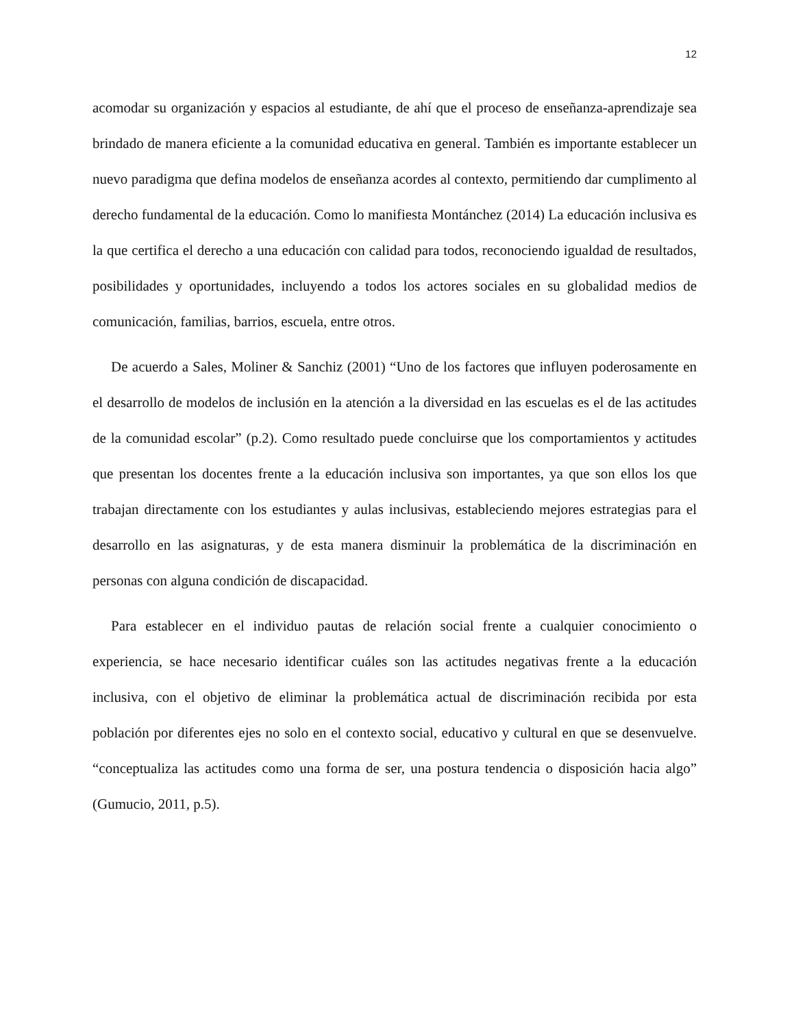12
acomodar su organización y espacios al estudiante, de ahí que el proceso de enseñanza-aprendizaje sea brindado de manera eficiente a la comunidad educativa en general. También es importante establecer un nuevo paradigma que defina modelos de enseñanza acordes al contexto, permitiendo dar cumplimento al derecho fundamental de la educación. Como lo manifiesta Montánchez (2014) La educación inclusiva es la que certifica el derecho a una educación con calidad para todos, reconociendo igualdad de resultados, posibilidades y oportunidades, incluyendo a todos los actores sociales en su globalidad medios de comunicación, familias, barrios, escuela, entre otros.
De acuerdo a Sales, Moliner & Sanchiz (2001) “Uno de los factores que influyen poderosamente en el desarrollo de modelos de inclusión en la atención a la diversidad en las escuelas es el de las actitudes de la comunidad escolar” (p.2). Como resultado puede concluirse que los comportamientos y actitudes que presentan los docentes frente a la educación inclusiva son importantes, ya que son ellos los que trabajan directamente con los estudiantes y aulas inclusivas, estableciendo mejores estrategias para el desarrollo en las asignaturas, y de esta manera disminuir la problemática de la discriminación en personas con alguna condición de discapacidad.
Para establecer en el individuo pautas de relación social frente a cualquier conocimiento o experiencia, se hace necesario identificar cuáles son las actitudes negativas frente a la educación inclusiva, con el objetivo de eliminar la problemática actual de discriminación recibida por esta población por diferentes ejes no solo en el contexto social, educativo y cultural en que se desenvuelve. “conceptualiza las actitudes como una forma de ser, una postura tendencia o disposición hacia algo” (Gumucio, 2011, p.5).